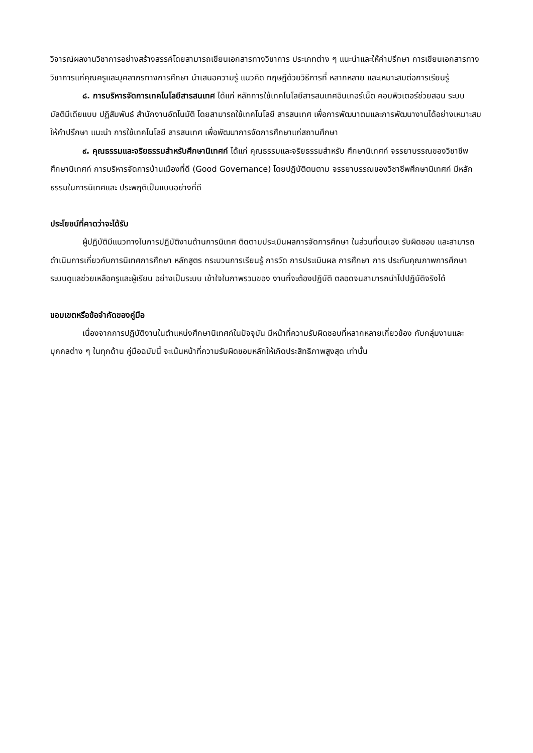วิจารณ์ผลงานวิชาการอย่างสร้างสรรค์โดยสามารถเขียนเอกสารทางวิชาการ ประเภทต่าง ๆ แนะนำและให้คำปรึกษา การเขียนเอกสารทางวิชาการแก่คุณครูและบุคลากรทางการศึกษา นำเสนอความรู้ แนวคิด ทฤษฎีด้วยวิธีการที่ หลากหลาย และเหมาะสมต่อการเรียนรู้
๘. การบริหารจัดการเทคโนโลยีสารสนเทศ ได้แก่ หลักการใช้เทคโนโลยีสารสนเทศอินเทอร์เน็ต คอมพิวเตอร์ช่วยสอน ระบบมัลติมีเดียแบบ ปฏิสัมพันธ์ สำนักงานอัตโนมัติ โดยสามารถใช้เทคโนโลยี สารสนเทศ เพื่อการพัฒนาตนและการพัฒนางานได้อย่างเหมาะสม ให้คำปรึกษา แนะนำ การใช้เทคโนโลยี สารสนเทศ เพื่อพัฒนาการจัดการศึกษาแก่สถานศึกษา
๙. คุณธรรมและจริยธรรมสำหรับศึกษานิเทศก์ ได้แก่ คุณธรรมและจริยธรรมสำหรับ ศึกษานิเทศก์ จรรยาบรรณของวิชาชีพศึกษานิเทศก์ การบริหารจัดการบ้านเมืองที่ดี (Good Governance) โดยปฏิบัติตนตาม จรรยาบรรณของวิชาชีพศึกษานิเทศก์ มีหลักธรรมในการนิเทศและ ประพฤติเป็นแบบอย่างที่ดี
ประโยชน์ที่คาดว่าจะได้รับ
ผู้ปฏิบัติมีแนวทางในการปฏิบัติงานด้านการนิเทศ ติดตามประเมินผลการจัดการศึกษา ในส่วนที่ตนเอง รับผิดชอบ และสามารถดำเนินการเกี่ยวกับการนิเทศการศึกษา หลักสูตร กระบวนการเรียนรู้ การวัด การประเมินผล การศึกษา การ ประกันคุณภาพการศึกษา ระบบดูแลช่วยเหลือครูและผู้เรียน อย่างเป็นระบบ เข้าใจในภาพรวมของ งานที่จะต้องปฏิบัติ ตลอดจนสามารถนำไปปฏิบัติจริงได้
ขอบเขตหรือข้อจำกัดของคู่มือ
เนื่องจากการปฏิบัติงานในตำแหน่งศึกษานิเทศก์ในปัจจุบัน มีหน้าที่ความรับผิดชอบที่หลากหลายเกี่ยวข้อง กับกลุ่มงานและบุคคลต่าง ๆ ในทุกด้าน คู่มือฉบับนี้ จะเน้นหน้าที่ความรับผิดชอบหลักให้เกิดประสิทธิภาพสูงสุด เท่านั้น